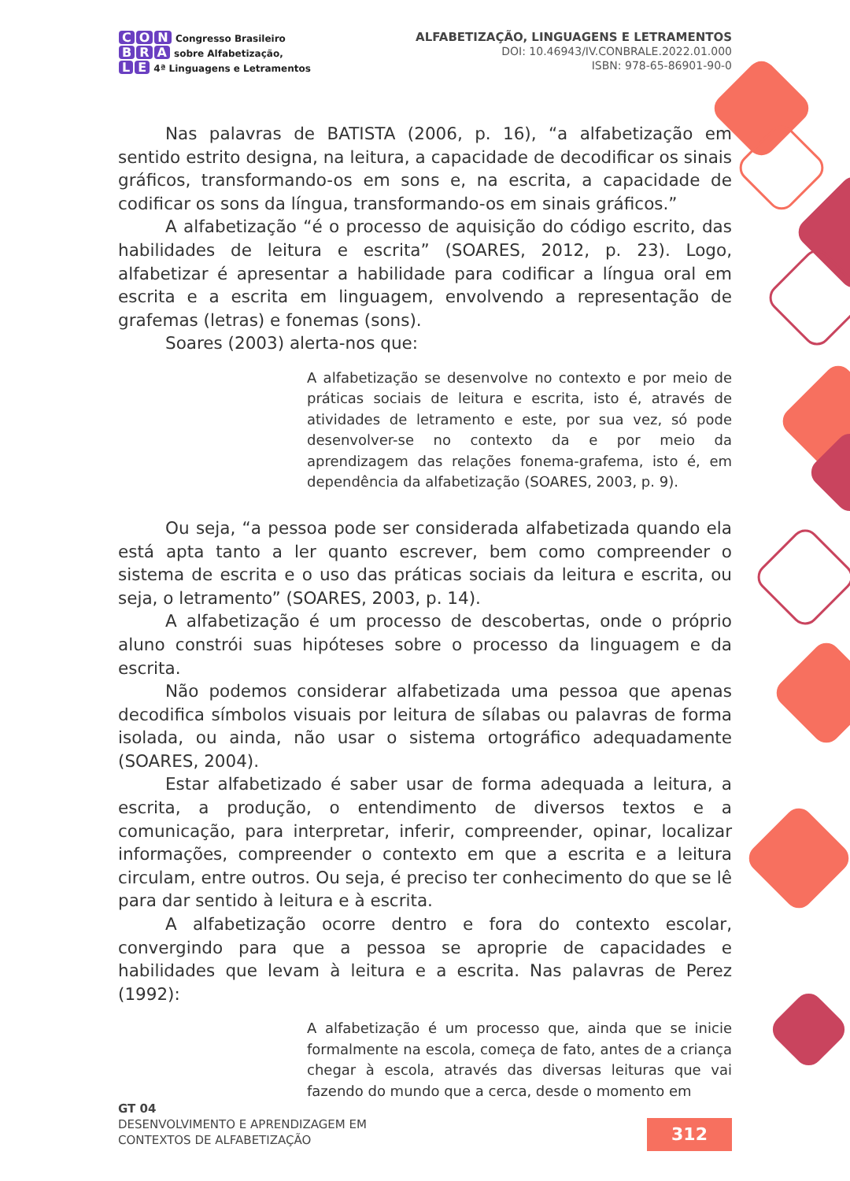C O N Congresso Brasileiro
B R A sobre Alfabetização,
L E 4ª Linguagens e Letramentos
ALFABETIZAÇÃO, LINGUAGENS E LETRAMENTOS
DOI: 10.46943/IV.CONBRALE.2022.01.000
ISBN: 978-65-86901-90-0
Nas palavras de BATISTA (2006, p. 16), “a alfabetização em sentido estrito designa, na leitura, a capacidade de decodificar os sinais gráficos, transformando-os em sons e, na escrita, a capacidade de codificar os sons da língua, transformando-os em sinais gráficos.”
A alfabetização “é o processo de aquisição do código escrito, das habilidades de leitura e escrita” (SOARES, 2012, p. 23). Logo, alfabetizar é apresentar a habilidade para codificar a língua oral em escrita e a escrita em linguagem, envolvendo a representação de grafemas (letras) e fonemas (sons).
Soares (2003) alerta-nos que:
A alfabetização se desenvolve no contexto e por meio de práticas sociais de leitura e escrita, isto é, através de atividades de letramento e este, por sua vez, só pode desenvolver-se no contexto da e por meio da aprendizagem das relações fonema-grafema, isto é, em dependência da alfabetização (SOARES, 2003, p. 9).
Ou seja, “a pessoa pode ser considerada alfabetizada quando ela está apta tanto a ler quanto escrever, bem como compreender o sistema de escrita e o uso das práticas sociais da leitura e escrita, ou seja, o letramento” (SOARES, 2003, p. 14).
A alfabetização é um processo de descobertas, onde o próprio aluno constrói suas hipóteses sobre o processo da linguagem e da escrita.
Não podemos considerar alfabetizada uma pessoa que apenas decodifica símbolos visuais por leitura de sílabas ou palavras de forma isolada, ou ainda, não usar o sistema ortográfico adequadamente (SOARES, 2004).
Estar alfabetizado é saber usar de forma adequada a leitura, a escrita, a produção, o entendimento de diversos textos e a comunicação, para interpretar, inferir, compreender, opinar, localizar informações, compreender o contexto em que a escrita e a leitura circulam, entre outros. Ou seja, é preciso ter conhecimento do que se lê para dar sentido à leitura e à escrita.
A alfabetização ocorre dentro e fora do contexto escolar, convergindo para que a pessoa se aproprie de capacidades e habilidades que levam à leitura e a escrita. Nas palavras de Perez (1992):
A alfabetização é um processo que, ainda que se inicie formalmente na escola, começa de fato, antes de a criança chegar à escola, através das diversas leituras que vai fazendo do mundo que a cerca, desde o momento em
GT 04
DESENVOLVIMENTO E APRENDIZAGEM EM
CONTEXTOS DE ALFABETIZAÇÃO
312